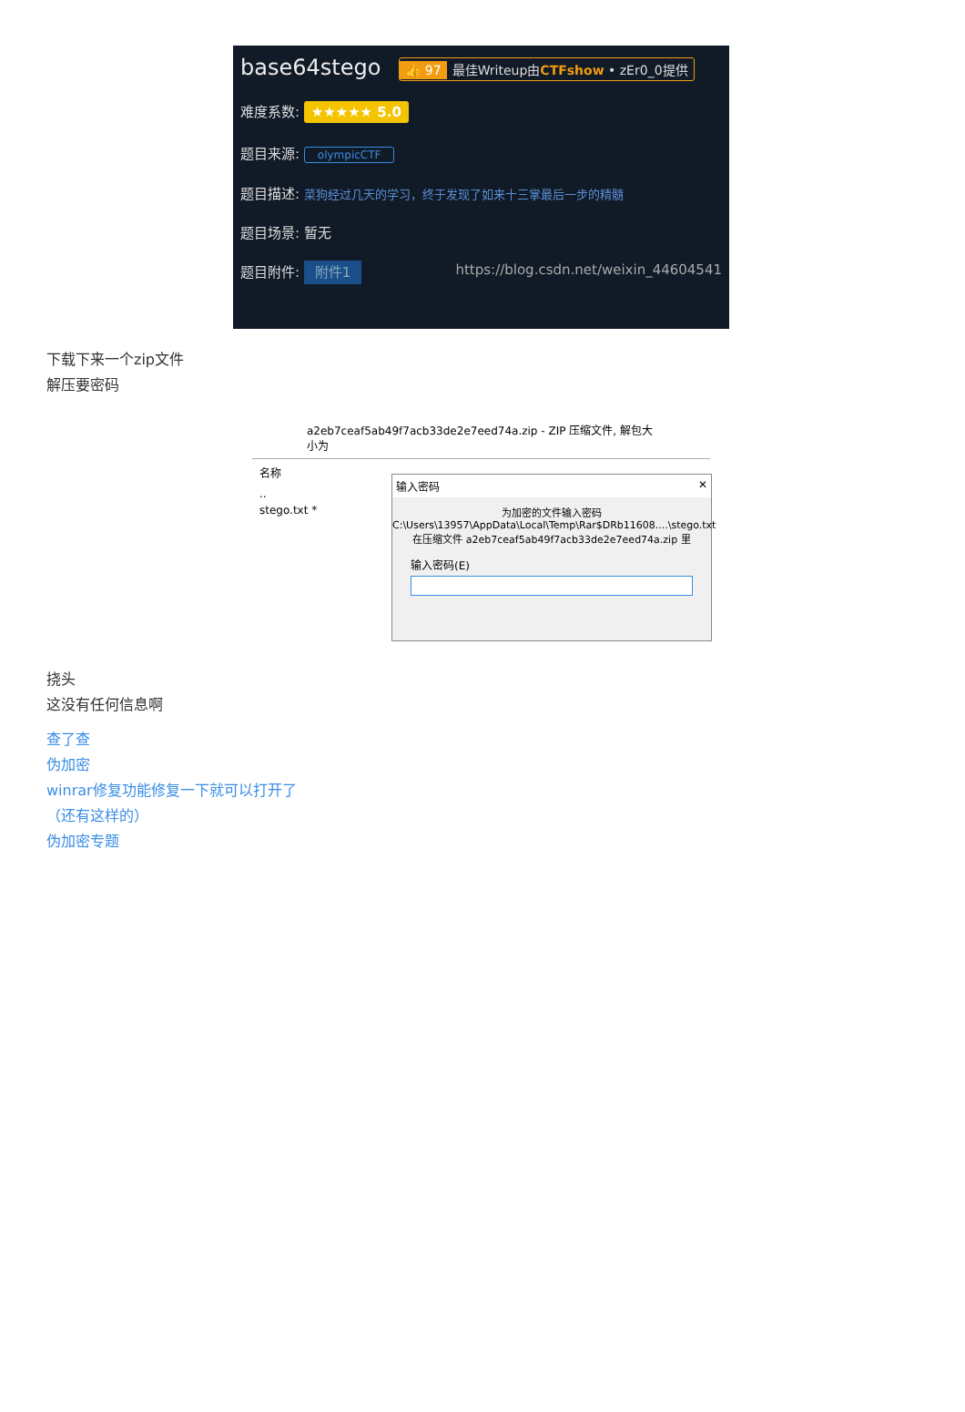base64stego 👍 97 最佳Writeup由CTFshow • zEr0_0提供
难度系数: ★★★★★ 5.0
题目来源: olympicCTF
题目描述: 菜狗经过几天的学习，终于发现了如来十三掌最后一步的精髓
题目场景: 暂无
题目附件: 附件1 https://blog.csdn.net/weixin_44604541
下载下来一个zip文件
解压要密码
a2eb7ceaf5ab49f7acb33de2e7eed74a.zip - ZIP 压缩文件, 解包大小为
名称
..
stego.txt *
输入密码 ✕
为加密的文件输入密码
C:\Users\13957\AppData\Local\Temp\Rar$DRb11608....\stego.txt
在压缩文件 a2eb7ceaf5ab49f7acb33de2e7eed74a.zip 里
输入密码(E)
挠头
这没有任何信息啊
查了查
伪加密
winrar修复功能修复一下就可以打开了
（还有这样的）
伪加密专题